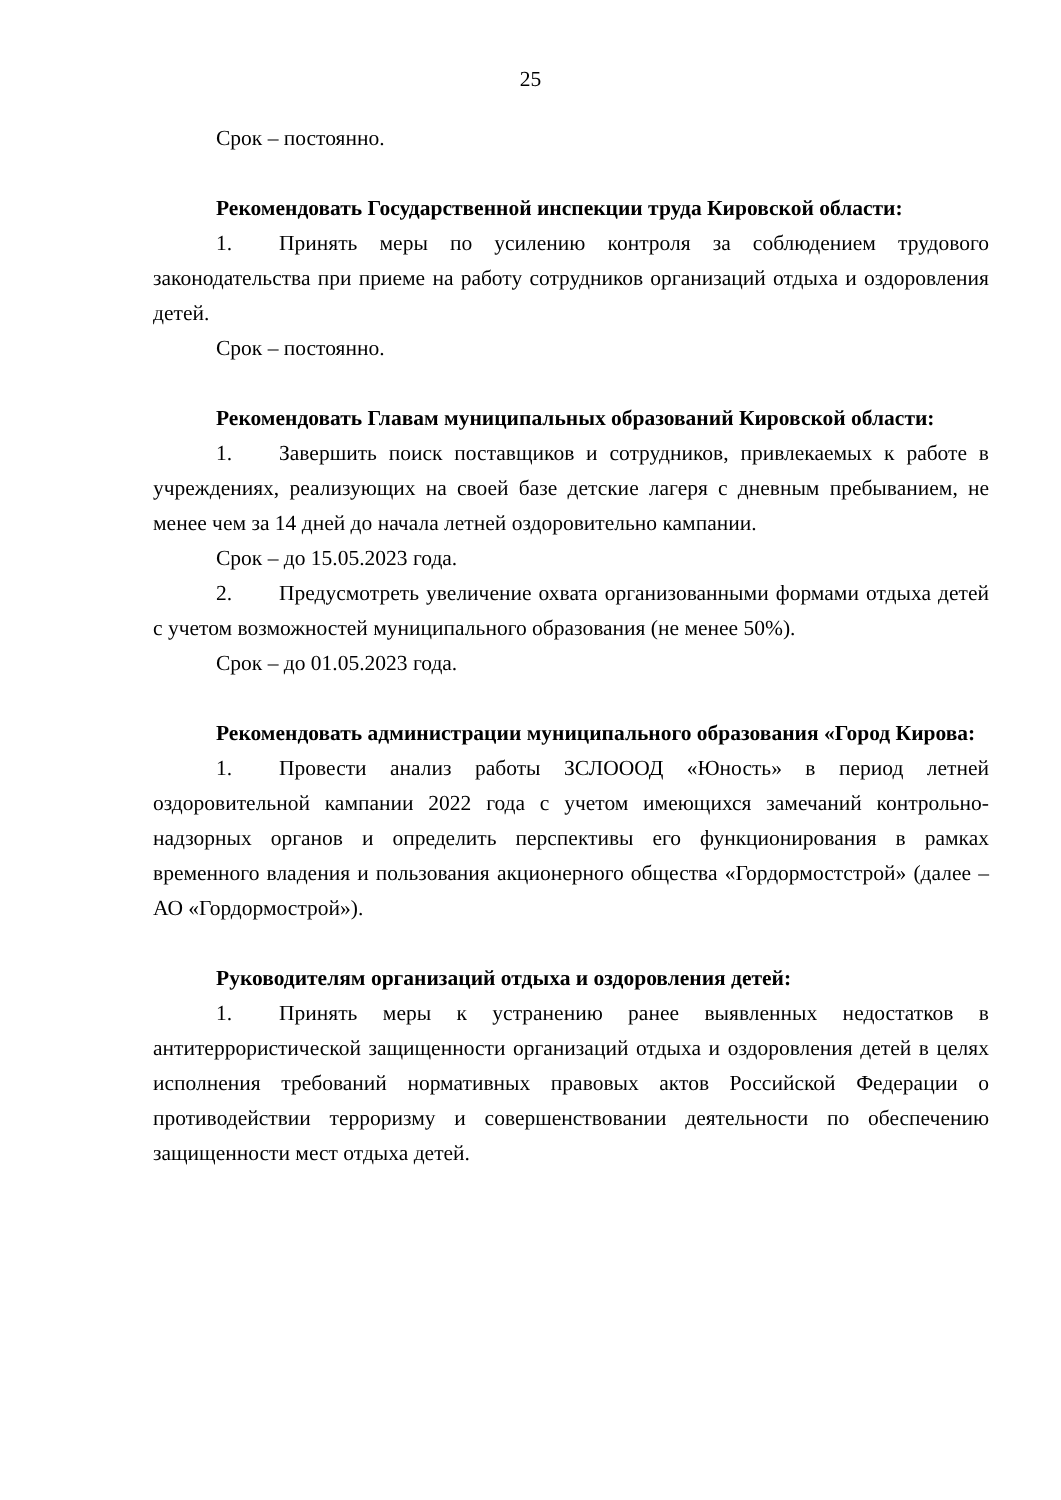25
Срок – постоянно.
Рекомендовать Государственной инспекции труда Кировской области:
1. Принять меры по усилению контроля за соблюдением трудового законодательства при приеме на работу сотрудников организаций отдыха и оздоровления детей.
Срок – постоянно.
Рекомендовать Главам муниципальных образований Кировской области:
1. Завершить поиск поставщиков и сотрудников, привлекаемых к работе в учреждениях, реализующих на своей базе детские лагеря с дневным пребыванием, не менее чем за 14 дней до начала летней оздоровительно кампании.
Срок – до 15.05.2023 года.
2. Предусмотреть увеличение охвата организованными формами отдыха детей с учетом возможностей муниципального образования (не менее 50%).
Срок – до 01.05.2023 года.
Рекомендовать администрации муниципального образования «Город Кирова:
1. Провести анализ работы ЗСЛОООД «Юность» в период летней оздоровительной кампании 2022 года с учетом имеющихся замечаний контрольно-надзорных органов и определить перспективы его функционирования в рамках временного владения и пользования акционерного общества «Гордормостстрой» (далее – АО «Гордормострой»).
Руководителям организаций отдыха и оздоровления детей:
1. Принять меры к устранению ранее выявленных недостатков в антитеррористической защищенности организаций отдыха и оздоровления детей в целях исполнения требований нормативных правовых актов Российской Федерации о противодействии терроризму и совершенствовании деятельности по обеспечению защищенности мест отдыха детей.